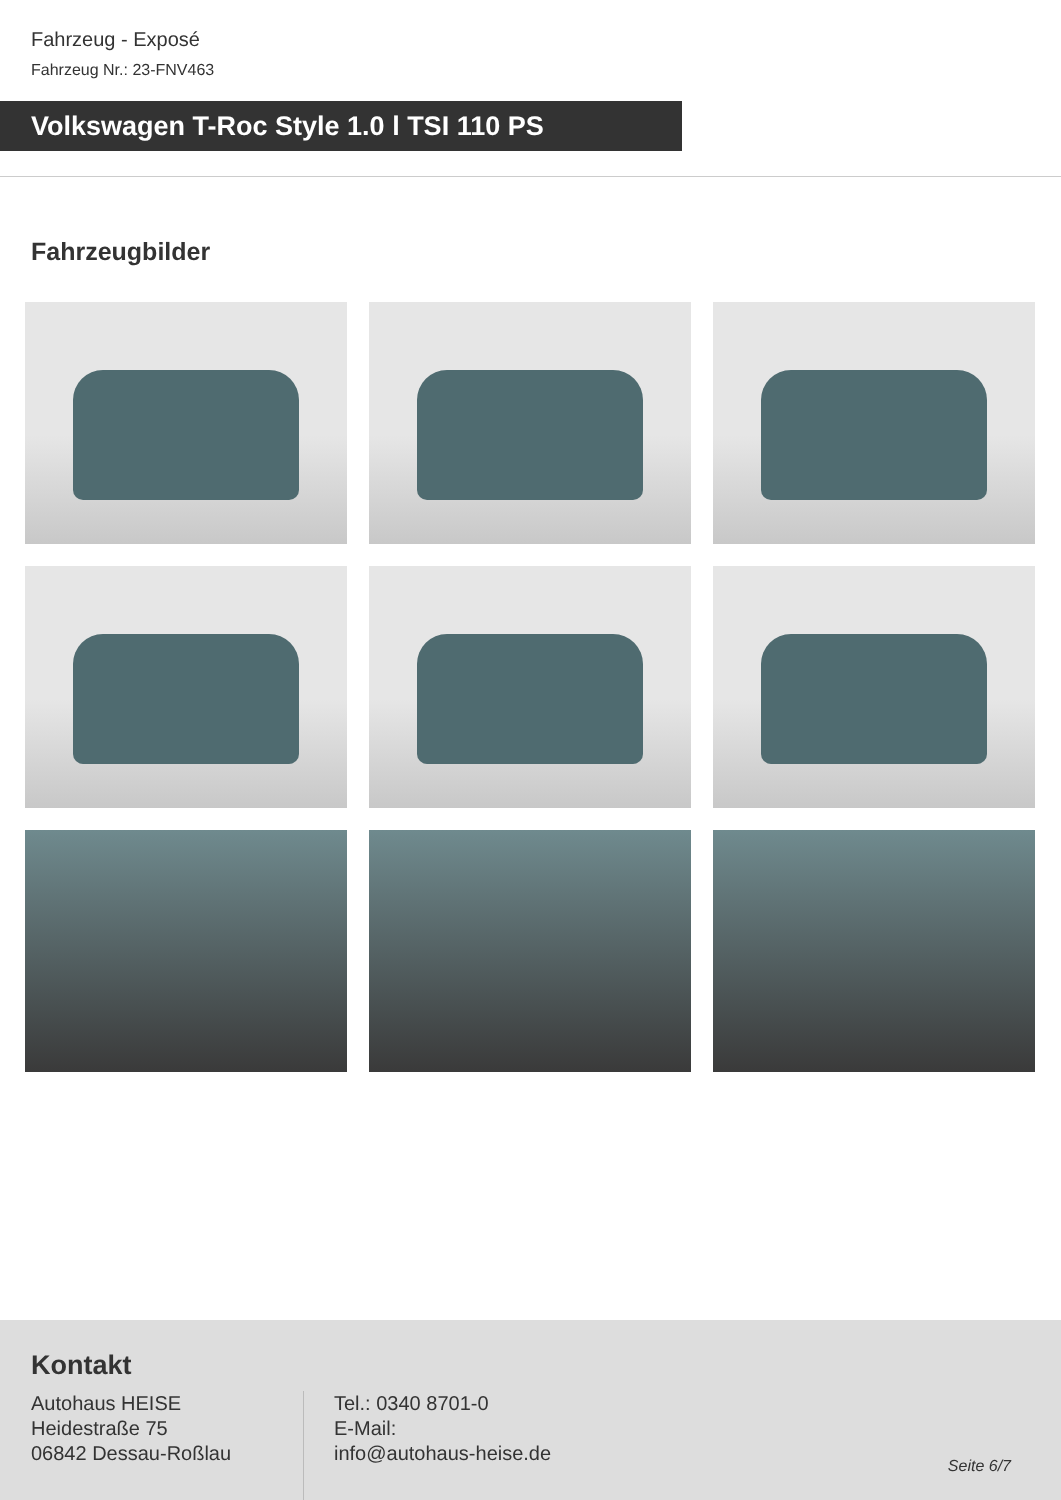Fahrzeug - Exposé
Fahrzeug Nr.: 23-FNV463
Volkswagen T-Roc Style 1.0 l TSI 110 PS
Fahrzeugbilder
Kontakt
Autohaus HEISE
Heidestraße 75
06842 Dessau-Roßlau
Tel.: 0340 8701-0
E-Mail:
info@autohaus-heise.de
Seite 6/7